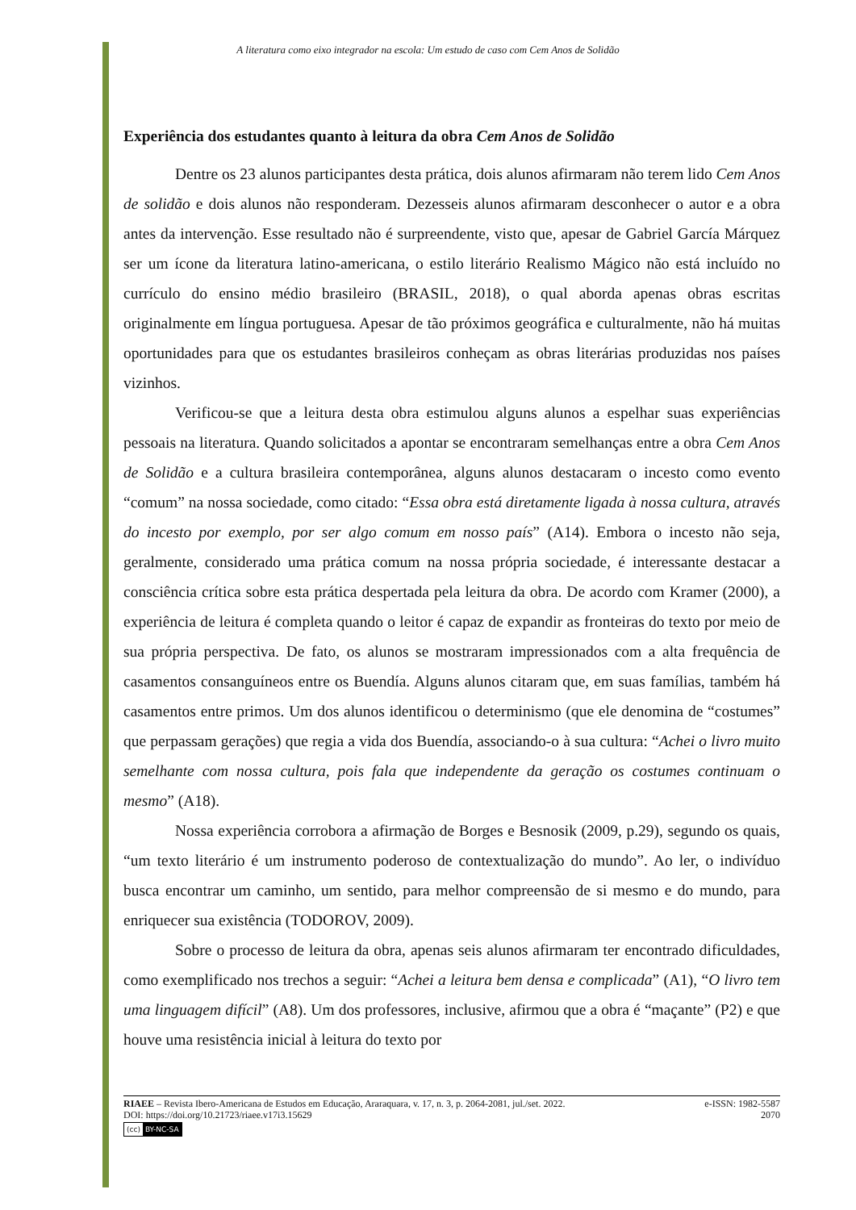A literatura como eixo integrador na escola: Um estudo de caso com Cem Anos de Solidão
Experiência dos estudantes quanto à leitura da obra Cem Anos de Solidão
Dentre os 23 alunos participantes desta prática, dois alunos afirmaram não terem lido Cem Anos de solidão e dois alunos não responderam. Dezesseis alunos afirmaram desconhecer o autor e a obra antes da intervenção. Esse resultado não é surpreendente, visto que, apesar de Gabriel García Márquez ser um ícone da literatura latino-americana, o estilo literário Realismo Mágico não está incluído no currículo do ensino médio brasileiro (BRASIL, 2018), o qual aborda apenas obras escritas originalmente em língua portuguesa. Apesar de tão próximos geográfica e culturalmente, não há muitas oportunidades para que os estudantes brasileiros conheçam as obras literárias produzidas nos países vizinhos.
Verificou-se que a leitura desta obra estimulou alguns alunos a espelhar suas experiências pessoais na literatura. Quando solicitados a apontar se encontraram semelhanças entre a obra Cem Anos de Solidão e a cultura brasileira contemporânea, alguns alunos destacaram o incesto como evento “comum” na nossa sociedade, como citado: “Essa obra está diretamente ligada à nossa cultura, através do incesto por exemplo, por ser algo comum em nosso país” (A14). Embora o incesto não seja, geralmente, considerado uma prática comum na nossa própria sociedade, é interessante destacar a consciência crítica sobre esta prática despertada pela leitura da obra. De acordo com Kramer (2000), a experiência de leitura é completa quando o leitor é capaz de expandir as fronteiras do texto por meio de sua própria perspectiva. De fato, os alunos se mostraram impressionados com a alta frequência de casamentos consanguíneos entre os Buendía. Alguns alunos citaram que, em suas famílias, também há casamentos entre primos. Um dos alunos identificou o determinismo (que ele denomina de “costumes” que perpassam gerações) que regia a vida dos Buendía, associando-o à sua cultura: “Achei o livro muito semelhante com nossa cultura, pois fala que independente da geração os costumes continuam o mesmo” (A18).
Nossa experiência corrobora a afirmação de Borges e Besnosik (2009, p.29), segundo os quais, “um texto literário é um instrumento poderoso de contextualização do mundo”. Ao ler, o indivíduo busca encontrar um caminho, um sentido, para melhor compreensão de si mesmo e do mundo, para enriquecer sua existência (TODOROV, 2009).
Sobre o processo de leitura da obra, apenas seis alunos afirmaram ter encontrado dificuldades, como exemplificado nos trechos a seguir: “Achei a leitura bem densa e complicada” (A1), “O livro tem uma linguagem difícil” (A8). Um dos professores, inclusive, afirmou que a obra é “maçante” (P2) e que houve uma resistência inicial à leitura do texto por
RIAEE – Revista Ibero-Americana de Estudos em Educação, Araraquara, v. 17, n. 3, p. 2064-2081, jul./set. 2022. e-ISSN: 1982-5587
DOI: https://doi.org/10.21723/riaee.v17i3.15629 2070
(cc) BY-NC-SA